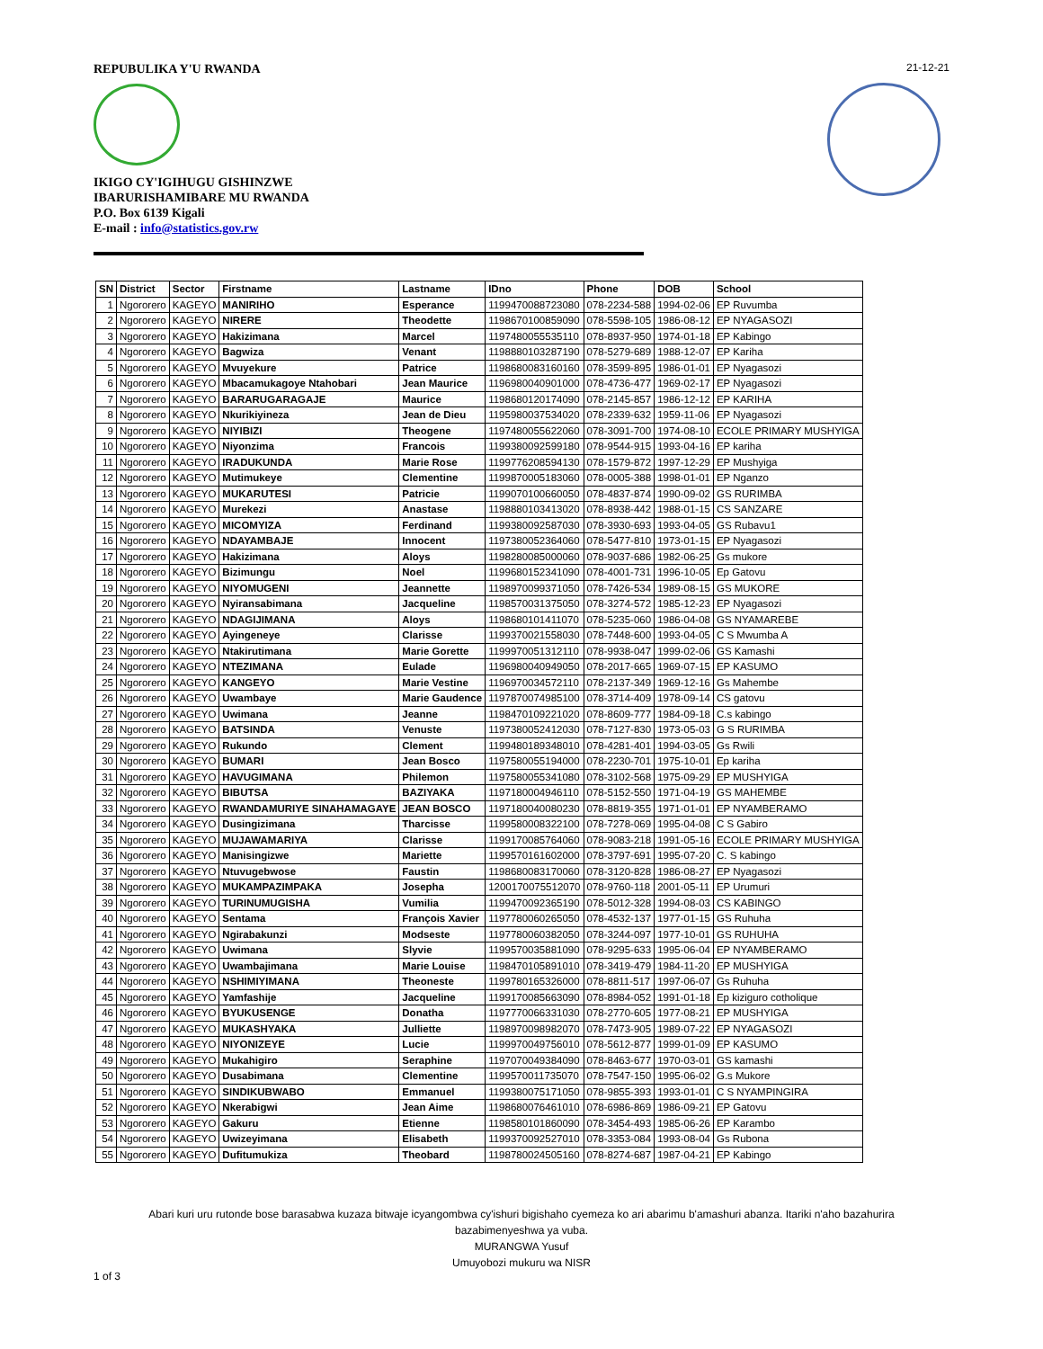REPUBULIKA Y'U RWANDA
IKIGO CY'IGIHUGU GISHINZWE
IBARURISHAMIBARE MU RWANDA
P.O. Box 6139 Kigali
E-mail : info@statistics.gov.rw
21-12-21
| SN | District | Sector | Firstname | Lastname | IDno | Phone | DOB | School |
| --- | --- | --- | --- | --- | --- | --- | --- | --- |
| 1 | Ngororero | KAGEYO | MANIRIHO | Esperance | 1199470088723080 | 078-2234-588 | 1994-02-06 | EP Ruvumba |
| 2 | Ngororero | KAGEYO | NIRERE | Theodette | 1198670100859090 | 078-5598-105 | 1986-08-12 | EP NYAGASOZI |
| 3 | Ngororero | KAGEYO | Hakizimana | Marcel | 1197480055535110 | 078-8937-950 | 1974-01-18 | EP Kabingo |
| 4 | Ngororero | KAGEYO | Bagwiza | Venant | 1198880103287190 | 078-5279-689 | 1988-12-07 | EP Kariha |
| 5 | Ngororero | KAGEYO | Mvuyekure | Patrice | 1198680083160160 | 078-3599-895 | 1986-01-01 | EP Nyagasozi |
| 6 | Ngororero | KAGEYO | Mbacamukagoye Ntahobari | Jean Maurice | 1196980040901000 | 078-4736-477 | 1969-02-17 | EP Nyagasozi |
| 7 | Ngororero | KAGEYO | BARARUGARAGAJE | Maurice | 1198680120174090 | 078-2145-857 | 1986-12-12 | EP KARIHA |
| 8 | Ngororero | KAGEYO | Nkurikiyineza | Jean de Dieu | 1195980037534020 | 078-2339-632 | 1959-11-06 | EP Nyagasozi |
| 9 | Ngororero | KAGEYO | NIYIBIZI | Theogene | 1197480055622060 | 078-3091-700 | 1974-08-10 | ECOLE PRIMARY MUSHYIGA |
| 10 | Ngororero | KAGEYO | Niyonzima | Francois | 1199380092599180 | 078-9544-915 | 1993-04-16 | EP kariha |
| 11 | Ngororero | KAGEYO | IRADUKUNDA | Marie Rose | 1199776208594130 | 078-1579-872 | 1997-12-29 | EP Mushyiga |
| 12 | Ngororero | KAGEYO | Mutimukeye | Clementine | 1199870005183060 | 078-0005-388 | 1998-01-01 | EP Nganzo |
| 13 | Ngororero | KAGEYO | MUKARUTESI | Patricie | 1199070100660050 | 078-4837-874 | 1990-09-02 | GS RURIMBA |
| 14 | Ngororero | KAGEYO | Murekezi | Anastase | 1198880103413020 | 078-8938-442 | 1988-01-15 | CS SANZARE |
| 15 | Ngororero | KAGEYO | MICOMYIZA | Ferdinand | 1199380092587030 | 078-3930-693 | 1993-04-05 | GS Rubavu1 |
| 16 | Ngororero | KAGEYO | NDAYAMBAJE | Innocent | 1197380052364060 | 078-5477-810 | 1973-01-15 | EP Nyagasozi |
| 17 | Ngororero | KAGEYO | Hakizimana | Aloys | 1198280085000060 | 078-9037-686 | 1982-06-25 | Gs mukore |
| 18 | Ngororero | KAGEYO | Bizimungu | Noel | 1199680152341090 | 078-4001-731 | 1996-10-05 | Ep Gatovu |
| 19 | Ngororero | KAGEYO | NIYOMUGENI | Jeannette | 1198970099371050 | 078-7426-534 | 1989-08-15 | GS MUKORE |
| 20 | Ngororero | KAGEYO | Nyiransabimana | Jacqueline | 1198570031375050 | 078-3274-572 | 1985-12-23 | EP Nyagasozi |
| 21 | Ngororero | KAGEYO | NDAGIJIMANA | Aloys | 1198680101411070 | 078-5235-060 | 1986-04-08 | GS NYAMAREBE |
| 22 | Ngororero | KAGEYO | Ayingeneye | Clarisse | 1199370021558030 | 078-7448-600 | 1993-04-05 | C S Mwumba A |
| 23 | Ngororero | KAGEYO | Ntakirutimana | Marie Gorette | 1199970051312110 | 078-9938-047 | 1999-02-06 | GS Kamashi |
| 24 | Ngororero | KAGEYO | NTEZIMANA | Eulade | 1196980040949050 | 078-2017-665 | 1969-07-15 | EP KASUMO |
| 25 | Ngororero | KAGEYO | KANGEYO | Marie Vestine | 1196970034572110 | 078-2137-349 | 1969-12-16 | Gs Mahembe |
| 26 | Ngororero | KAGEYO | Uwambaye | Marie Gaudence | 1197870074985100 | 078-3714-409 | 1978-09-14 | CS gatovu |
| 27 | Ngororero | KAGEYO | Uwimana | Jeanne | 1198470109221020 | 078-8609-777 | 1984-09-18 | C.s kabingo |
| 28 | Ngororero | KAGEYO | BATSINDA | Venuste | 1197380052412030 | 078-7127-830 | 1973-05-03 | G S RURIMBA |
| 29 | Ngororero | KAGEYO | Rukundo | Clement | 1199480189348010 | 078-4281-401 | 1994-03-05 | Gs Rwili |
| 30 | Ngororero | KAGEYO | BUMARI | Jean Bosco | 1197580055194000 | 078-2230-701 | 1975-10-01 | Ep kariha |
| 31 | Ngororero | KAGEYO | HAVUGIMANA | Philemon | 1197580055341080 | 078-3102-568 | 1975-09-29 | EP MUSHYIGA |
| 32 | Ngororero | KAGEYO | BIBUTSA | BAZIYAKA | 1197180004946110 | 078-5152-550 | 1971-04-19 | GS MAHEMBE |
| 33 | Ngororero | KAGEYO | RWANDAMURIYE SINAHAMAGAYE | JEAN BOSCO | 1197180040080230 | 078-8819-355 | 1971-01-01 | EP NYAMBERAMO |
| 34 | Ngororero | KAGEYO | Dusingizimana | Tharcisse | 1199580008322100 | 078-7278-069 | 1995-04-08 | C S Gabiro |
| 35 | Ngororero | KAGEYO | MUJAWAMARIYA | Clarisse | 1199170085764060 | 078-9083-218 | 1991-05-16 | ECOLE PRIMARY MUSHYIGA |
| 36 | Ngororero | KAGEYO | Manisingizwe | Mariette | 1199570161602000 | 078-3797-691 | 1995-07-20 | C. S kabingo |
| 37 | Ngororero | KAGEYO | Ntuvugebwose | Faustin | 1198680083170060 | 078-3120-828 | 1986-08-27 | EP Nyagasozi |
| 38 | Ngororero | KAGEYO | MUKAMPAZIMPAKA | Josepha | 1200170075512070 | 078-9760-118 | 2001-05-11 | EP Urumuri |
| 39 | Ngororero | KAGEYO | TURINUMUGISHA | Vumilia | 1199470092365190 | 078-5012-328 | 1994-08-03 | CS KABINGO |
| 40 | Ngororero | KAGEYO | Sentama | François Xavier | 1197780060265050 | 078-4532-137 | 1977-01-15 | GS Ruhuha |
| 41 | Ngororero | KAGEYO | Ngirabakunzi | Modseste | 1197780060382050 | 078-3244-097 | 1977-10-01 | GS RUHUHA |
| 42 | Ngororero | KAGEYO | Uwimana | Slyvie | 1199570035881090 | 078-9295-633 | 1995-06-04 | EP NYAMBERAMO |
| 43 | Ngororero | KAGEYO | Uwambajimana | Marie Louise | 1198470105891010 | 078-3419-479 | 1984-11-20 | EP MUSHYIGA |
| 44 | Ngororero | KAGEYO | NSHIMIYIMANA | Theoneste | 1199780165326000 | 078-8811-517 | 1997-06-07 | Gs Ruhuha |
| 45 | Ngororero | KAGEYO | Yamfashije | Jacqueline | 1199170085663090 | 078-8984-052 | 1991-01-18 | Ep kiziguro cotholique |
| 46 | Ngororero | KAGEYO | BYUKUSENGE | Donatha | 1197770066331030 | 078-2770-605 | 1977-08-21 | EP MUSHYIGA |
| 47 | Ngororero | KAGEYO | MUKASHYAKA | Julliette | 1198970098982070 | 078-7473-905 | 1989-07-22 | EP NYAGASOZI |
| 48 | Ngororero | KAGEYO | NIYONIZEYE | Lucie | 1199970049756010 | 078-5612-877 | 1999-01-09 | EP KASUMO |
| 49 | Ngororero | KAGEYO | Mukahigiro | Seraphine | 1197070049384090 | 078-8463-677 | 1970-03-01 | GS kamashi |
| 50 | Ngororero | KAGEYO | Dusabimana | Clementine | 1199570011735070 | 078-7547-150 | 1995-06-02 | G.s Mukore |
| 51 | Ngororero | KAGEYO | SINDIKUBWABO | Emmanuel | 1199380075171050 | 078-9855-393 | 1993-01-01 | C S NYAMPINGIRA |
| 52 | Ngororero | KAGEYO | Nkerabigwi | Jean Aime | 1198680076461010 | 078-6986-869 | 1986-09-21 | EP Gatovu |
| 53 | Ngororero | KAGEYO | Gakuru | Etienne | 1198580101860090 | 078-3454-493 | 1985-06-26 | EP Karambo |
| 54 | Ngororero | KAGEYO | Uwizeyimana | Elisabeth | 1199370092527010 | 078-3353-084 | 1993-08-04 | Gs Rubona |
| 55 | Ngororero | KAGEYO | Dufitumukiza | Theobard | 1198780024505160 | 078-8274-687 | 1987-04-21 | EP Kabingo |
Abari kuri uru rutonde bose barasabwa kuzaza bitwaje icyangombwa cy'ishuri bigishaho cyemeza ko ari abarimu b'amashuri abanza. Itariki n'aho bazahurira bazabimenyeshwa ya vuba.
MURANGWA Yusuf
Umuyobozi mukuru wa NISR
1 of 3